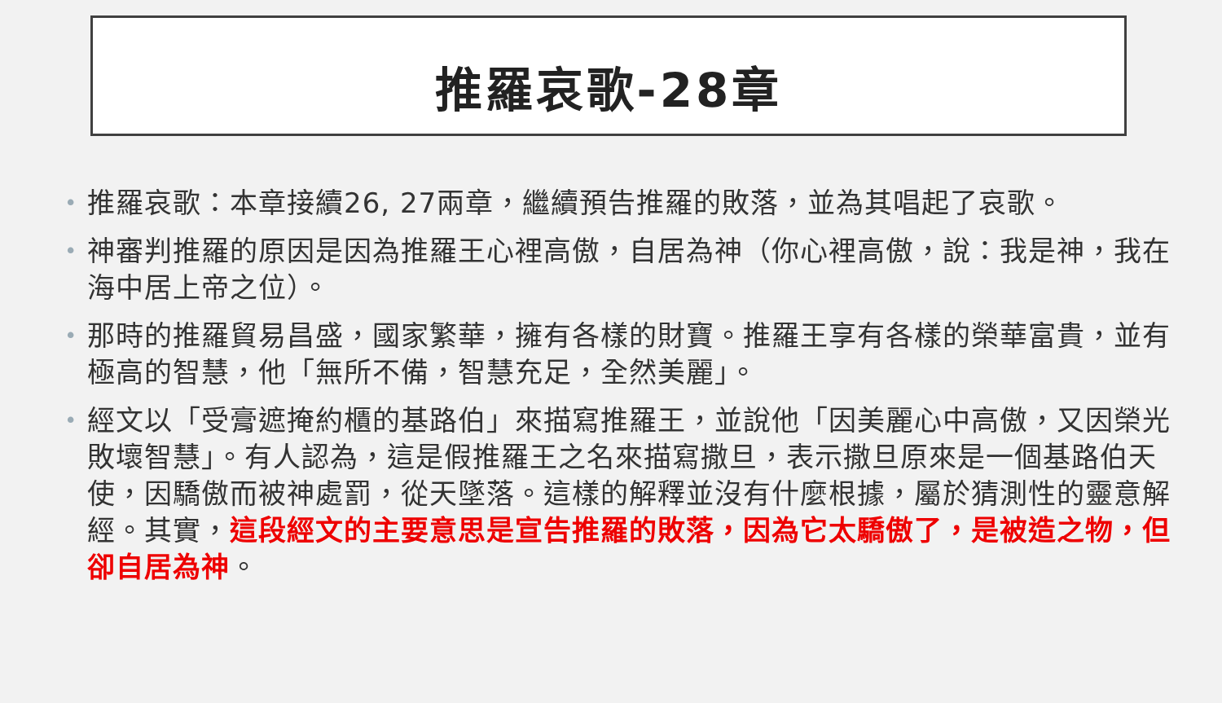推羅哀歌-28章
• 推羅哀歌：本章接續26, 27兩章，繼續預告推羅的敗落，並為其唱起了哀歌。
• 神審判推羅的原因是因為推羅王心裡高傲，自居為神（你心裡高傲，說：我是神，我在海中居上帝之位）。
• 那時的推羅貿易昌盛，國家繁華，擁有各樣的財寶。推羅王享有各樣的榮華富貴，並有極高的智慧，他「無所不備，智慧充足，全然美麗」。
• 經文以「受膏遮掩約櫃的基路伯」來描寫推羅王，並說他「因美麗心中高傲，又因榮光敗壞智慧」。有人認為，這是假推羅王之名來描寫撒旦，表示撒旦原來是一個基路伯天使，因驕傲而被神處罰，從天墜落。這樣的解釋並沒有什麼根據，屬於猜測性的靈意解經。其實，這段經文的主要意思是宣告推羅的敗落，因為它太驕傲了，是被造之物，但卻自居為神。